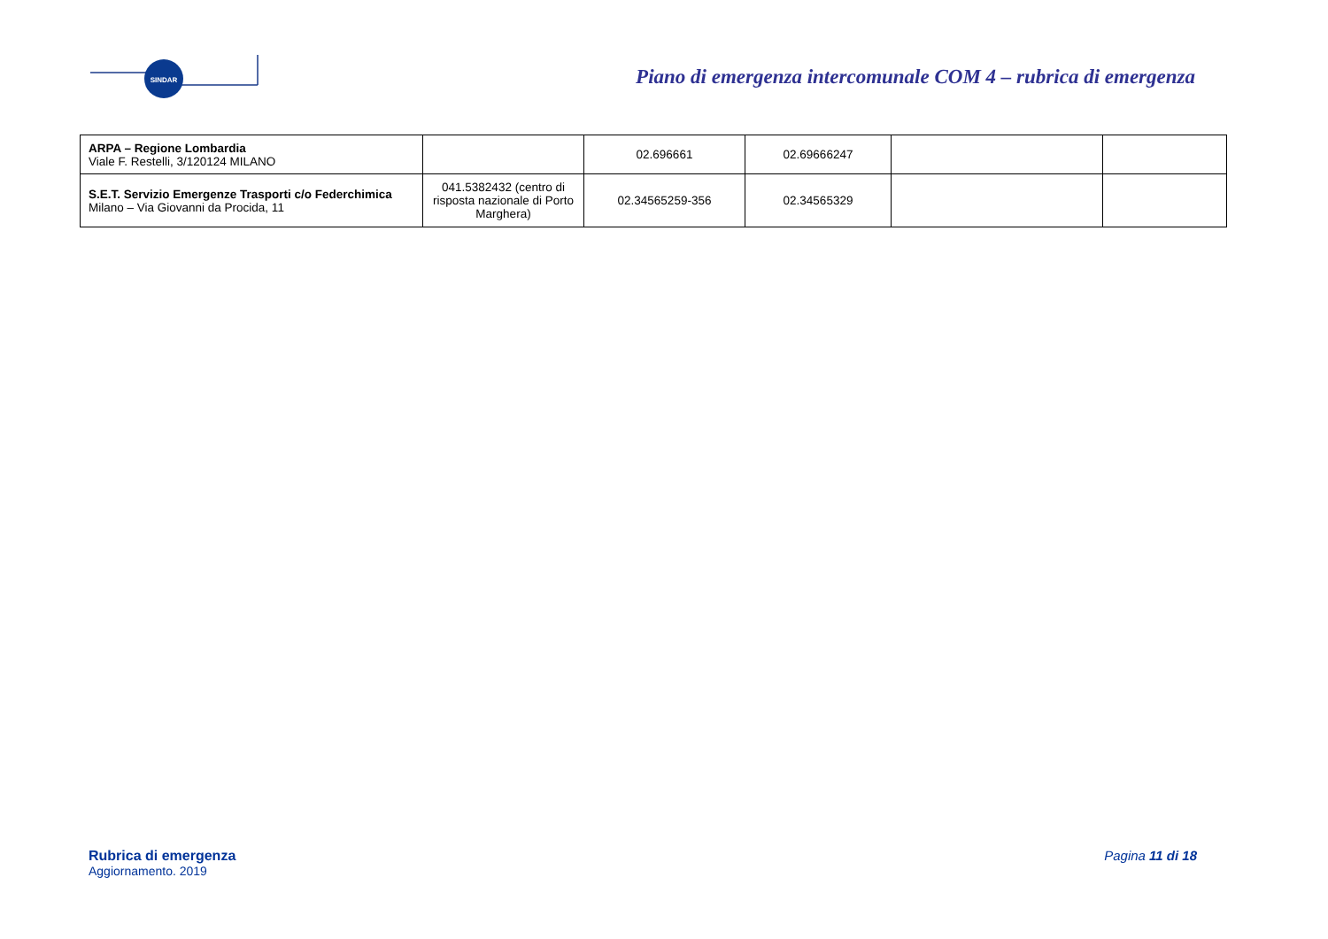SINDAR
Piano di emergenza intercomunale COM 4 – rubrica di emergenza
| ARPA – Regione Lombardia Viale F. Restelli, 3/120124 MILANO | | 02.696661 | 02.69666247 | | |
| S.E.T. Servizio Emergenze Trasporti c/o Federchimica Milano – Via Giovanni da Procida, 11 | 041.5382432 (centro di risposta nazionale di Porto Marghera) | 02.34565259-356 | 02.34565329 | | |
Rubrica di emergenza
Aggiornamento. 2019
Pagina 11 di 18